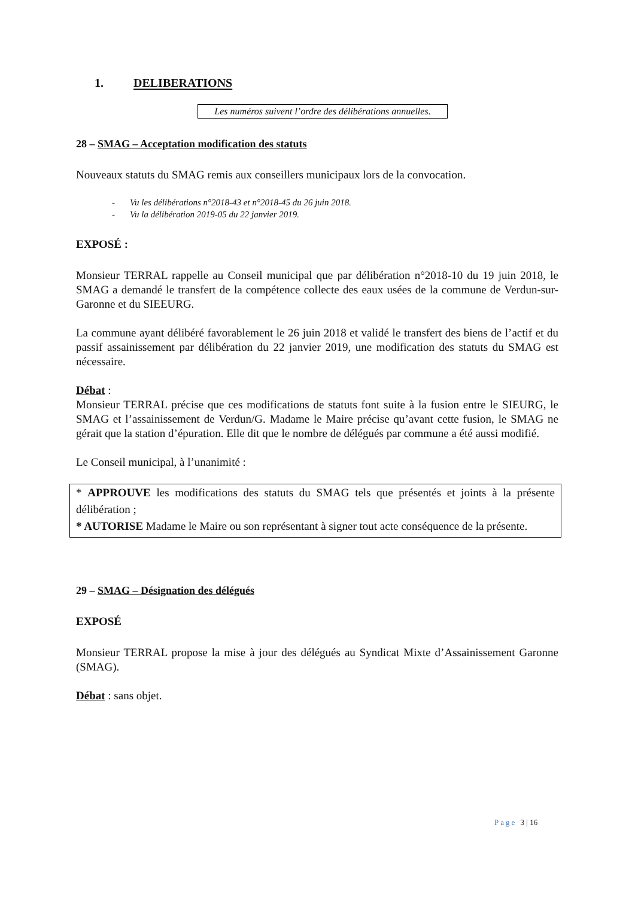1. DELIBERATIONS
Les numéros suivent l’ordre des délibérations annuelles.
28 – SMAG – Acceptation modification des statuts
Nouveaux statuts du SMAG remis aux conseillers municipaux lors de la convocation.
- Vu les délibérations n°2018-43 et n°2018-45 du 26 juin 2018.
- Vu la délibération 2019-05 du 22 janvier 2019.
EXPOSÉ :
Monsieur TERRAL rappelle au Conseil municipal que par délibération n°2018-10 du 19 juin 2018, le SMAG a demandé le transfert de la compétence collecte des eaux usées de la commune de Verdun-sur-Garonne et du SIEEURG.
La commune ayant délibéré favorablement le 26 juin 2018 et validé le transfert des biens de l’actif et du passif assainissement par délibération du 22 janvier 2019, une modification des statuts du SMAG est nécessaire.
Débat :
Monsieur TERRAL précise que ces modifications de statuts font suite à la fusion entre le SIEURG, le SMAG et l’assainissement de Verdun/G. Madame le Maire précise qu’avant cette fusion, le SMAG ne gérait que la station d’épuration. Elle dit que le nombre de délégués par commune a été aussi modifié.
Le Conseil municipal, à l’unanimité :
* APPROUVE les modifications des statuts du SMAG tels que présentés et joints à la présente délibération ;
* AUTORISE Madame le Maire ou son représentant à signer tout acte conséquence de la présente.
29 – SMAG – Désignation des délégués
EXPOSÉ
Monsieur TERRAL propose la mise à jour des délégués au Syndicat Mixte d’Assainissement Garonne (SMAG).
Débat : sans objet.
Page 3 | 16